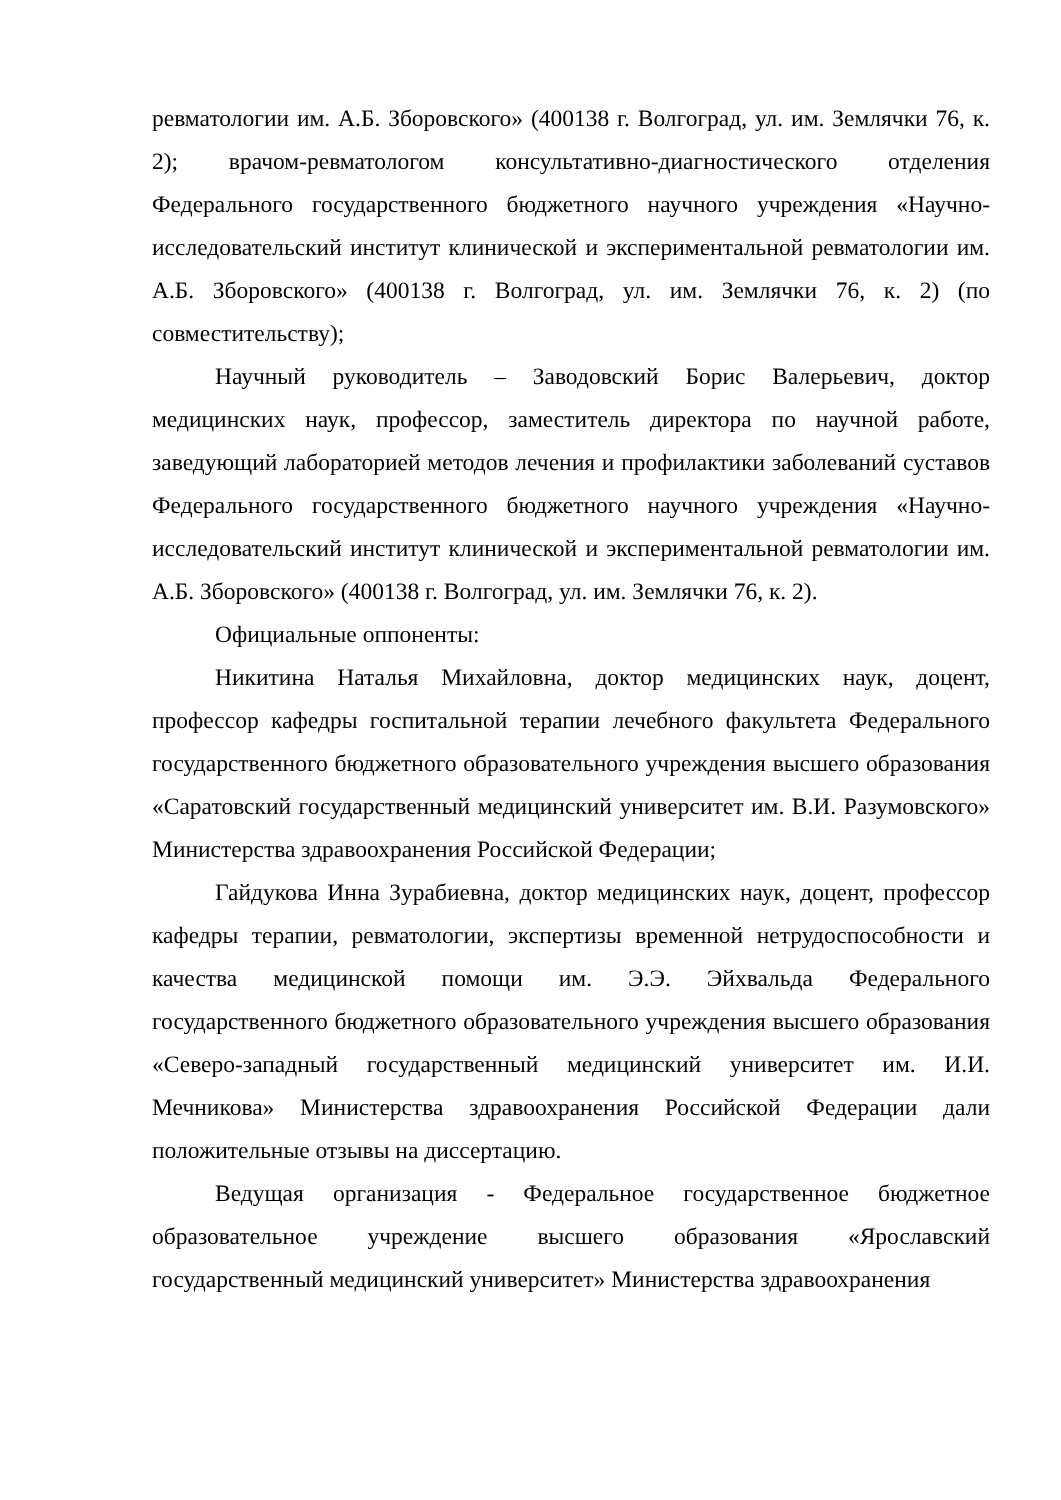ревматологии им. А.Б. Зборовского» (400138 г. Волгоград, ул. им. Землячки 76, к. 2); врачом-ревматологом консультативно-диагностического отделения Федерального государственного бюджетного научного учреждения «Научно-исследовательский институт клинической и экспериментальной ревматологии им. А.Б. Зборовского» (400138 г. Волгоград, ул. им. Землячки 76, к. 2) (по совместительству);
Научный руководитель – Заводовский Борис Валерьевич, доктор медицинских наук, профессор, заместитель директора по научной работе, заведующий лабораторией методов лечения и профилактики заболеваний суставов Федерального государственного бюджетного научного учреждения «Научно-исследовательский институт клинической и экспериментальной ревматологии им. А.Б. Зборовского» (400138 г. Волгоград, ул. им. Землячки 76, к. 2).
Официальные оппоненты:
Никитина Наталья Михайловна, доктор медицинских наук, доцент, профессор кафедры госпитальной терапии лечебного факультета Федерального государственного бюджетного образовательного учреждения высшего образования «Саратовский государственный медицинский университет им. В.И. Разумовского» Министерства здравоохранения Российской Федерации;
Гайдукова Инна Зурабиевна, доктор медицинских наук, доцент, профессор кафедры терапии, ревматологии, экспертизы временной нетрудоспособности и качества медицинской помощи им. Э.Э. Эйхвальда Федерального государственного бюджетного образовательного учреждения высшего образования «Северо-западный государственный медицинский университет им. И.И. Мечникова» Министерства здравоохранения Российской Федерации дали положительные отзывы на диссертацию.
Ведущая организация - Федеральное государственное бюджетное образовательное учреждение высшего образования «Ярославский государственный медицинский университет» Министерства здравоохранения